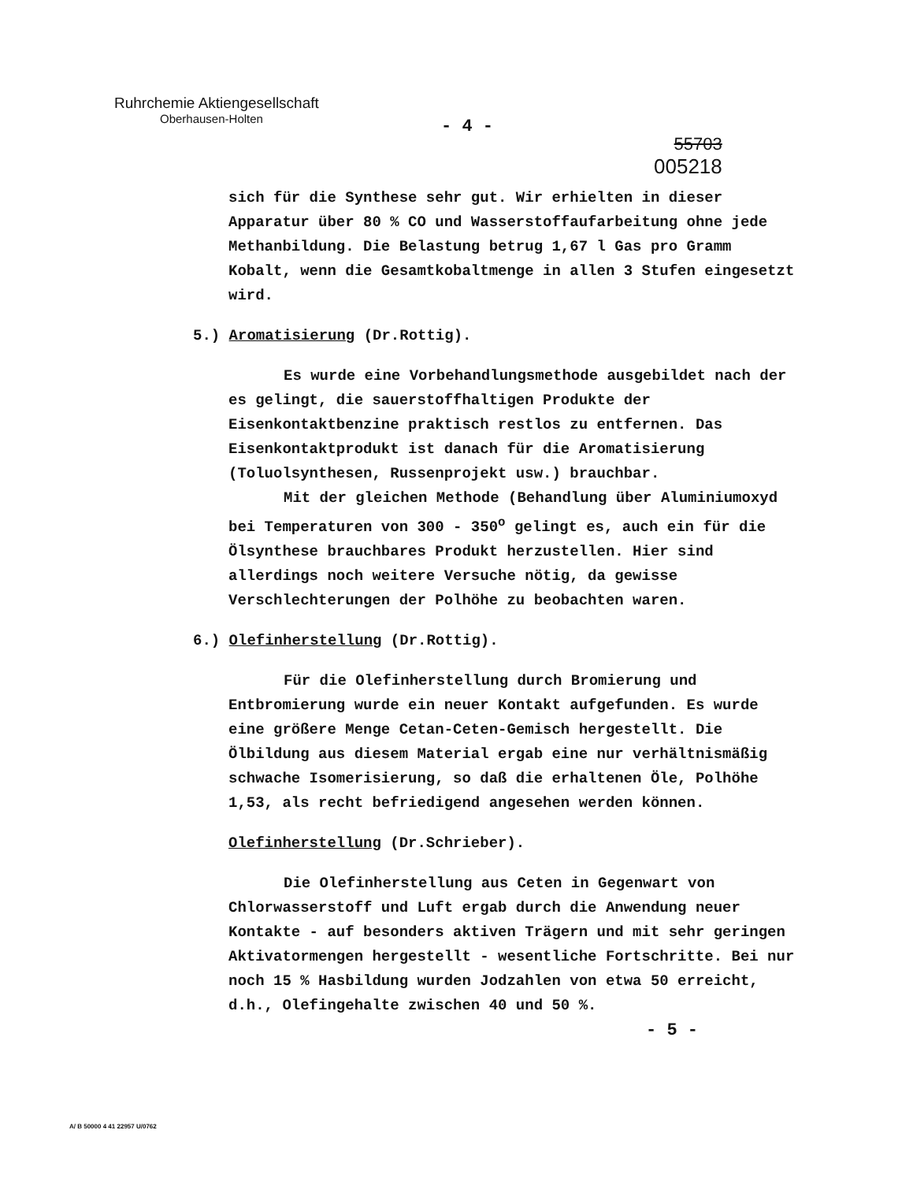Ruhrchemie Aktiengesellschaft
Oberhausen-Holten
- 4 -
55703
005218
sich für die Synthese sehr gut. Wir erhielten in dieser Apparatur über 80 % CO und Wasserstoffaufarbeitung ohne jede Methanbildung. Die Belastung betrug 1,67 l Gas pro Gramm Kobalt, wenn die Gesamtkobaltmenge in allen 3 Stufen eingesetzt wird.
5.) Aromatisierung (Dr.Rottig).
Es wurde eine Vorbehandlungsmethode ausgebildet nach der es gelingt, die sauerstoffhaltigen Produkte der Eisenkontaktbenzine praktisch restlos zu entfernen. Das Eisenkontaktprodukt ist danach für die Aromatisierung (Toluolsynthesen, Russenprojekt usw.) brauchbar.
Mit der gleichen Methode (Behandlung über Aluminiumoxyd bei Temperaturen von 300 - 350<sup>o</sup> gelingt es, auch ein für die Ölsynthese brauchbares Produkt herzustellen. Hier sind allerdings noch weitere Versuche nötig, da gewisse Verschlechterungen der Polhöhe zu beobachten waren.
6.) Olefinherstellung (Dr.Rottig).
Für die Olefinherstellung durch Bromierung und Entbromierung wurde ein neuer Kontakt aufgefunden. Es wurde eine größere Menge Cetan-Ceten-Gemisch hergestellt. Die Ölbildung aus diesem Material ergab eine nur verhältnismäßig schwache Isomerisierung, so daß die erhaltenen Öle, Polhöhe 1,53, als recht befriedigend angesehen werden können.
Olefinherstellung (Dr.Schrieber).
Die Olefinherstellung aus Ceten in Gegenwart von Chlorwasserstoff und Luft ergab durch die Anwendung neuer Kontakte - auf besonders aktiven Trägern und mit sehr geringen Aktivatormengen hergestellt - wesentliche Fortschritte. Bei nur noch 15 % Hasbildung wurden Jodzahlen von etwa 50 erreicht, d.h., Olefingehalte zwischen 40 und 50 %.
- 5 -
A/ B 50000 4 41 22957 U/0762